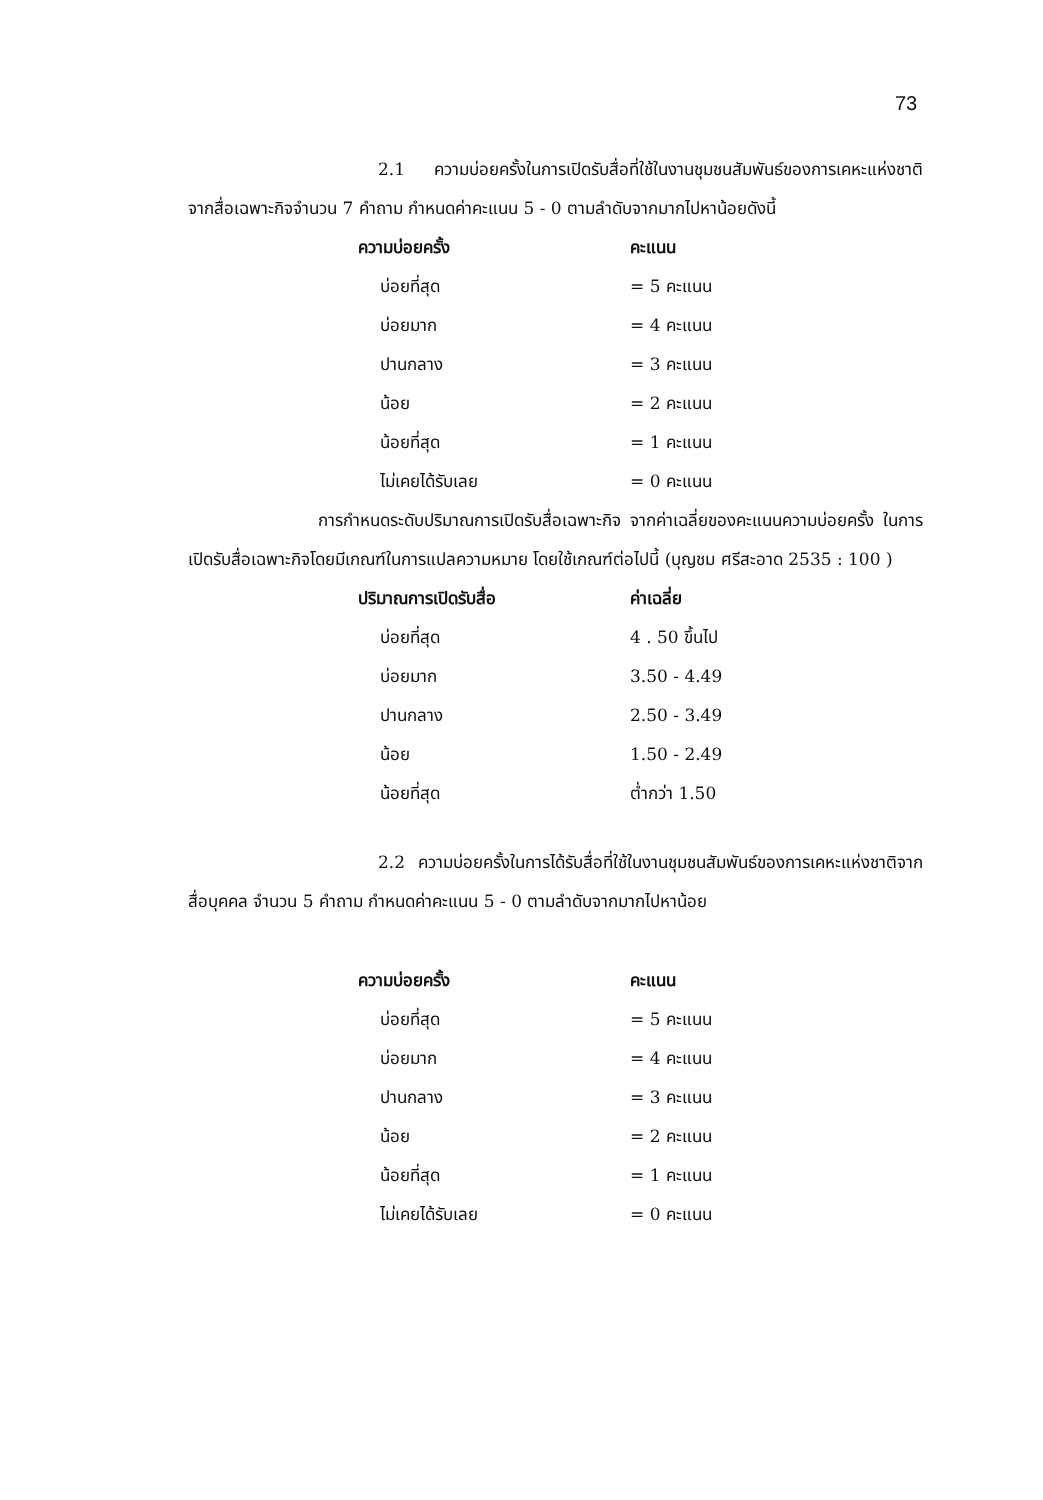73
2.1 ความบ่อยครั้งในการเปิดรับสื่อที่ใช้ในงานชุมชนสัมพันธ์ของการเคหะแห่งชาติ จากสื่อเฉพาะกิจจำนวน 7 คำถาม กำหนดค่าคะแนน 5 - 0 ตามลำดับจากมากไปหาน้อยดังนี้
| ความบ่อยครั้ง | คะแนน |
| --- | --- |
| บ่อยที่สุด | = 5 คะแนน |
| บ่อยมาก | = 4 คะแนน |
| ปานกลาง | = 3 คะแนน |
| น้อย | = 2 คะแนน |
| น้อยที่สุด | = 1 คะแนน |
| ไม่เคยได้รับเลย | = 0 คะแนน |
การกำหนดระดับปริมาณการเปิดรับสื่อเฉพาะกิจ จากค่าเฉลี่ยของคะแนนความบ่อยครั้ง ในการเปิดรับสื่อเฉพาะกิจโดยมีเกณฑ์ในการแปลความหมาย โดยใช้เกณฑ์ต่อไปนี้ (บุญชม ศรีสะอาด 2535 : 100 )
| ปริมาณการเปิดรับสื่อ | ค่าเฉลี่ย |
| --- | --- |
| บ่อยที่สุด | 4 . 50 ขึ้นไป |
| บ่อยมาก | 3.50 - 4.49 |
| ปานกลาง | 2.50 - 3.49 |
| น้อย | 1.50 - 2.49 |
| น้อยที่สุด | ต่ำกว่า 1.50 |
2.2 ความบ่อยครั้งในการได้รับสื่อที่ใช้ในงานชุมชนสัมพันธ์ของการเคหะแห่งชาติจากสื่อบุคคล จำนวน 5 คำถาม กำหนดค่าคะแนน 5 - 0 ตามลำดับจากมากไปหาน้อย
| ความบ่อยครั้ง | คะแนน |
| --- | --- |
| บ่อยที่สุด | = 5 คะแนน |
| บ่อยมาก | = 4 คะแนน |
| ปานกลาง | = 3 คะแนน |
| น้อย | = 2 คะแนน |
| น้อยที่สุด | = 1 คะแนน |
| ไม่เคยได้รับเลย | = 0 คะแนน |